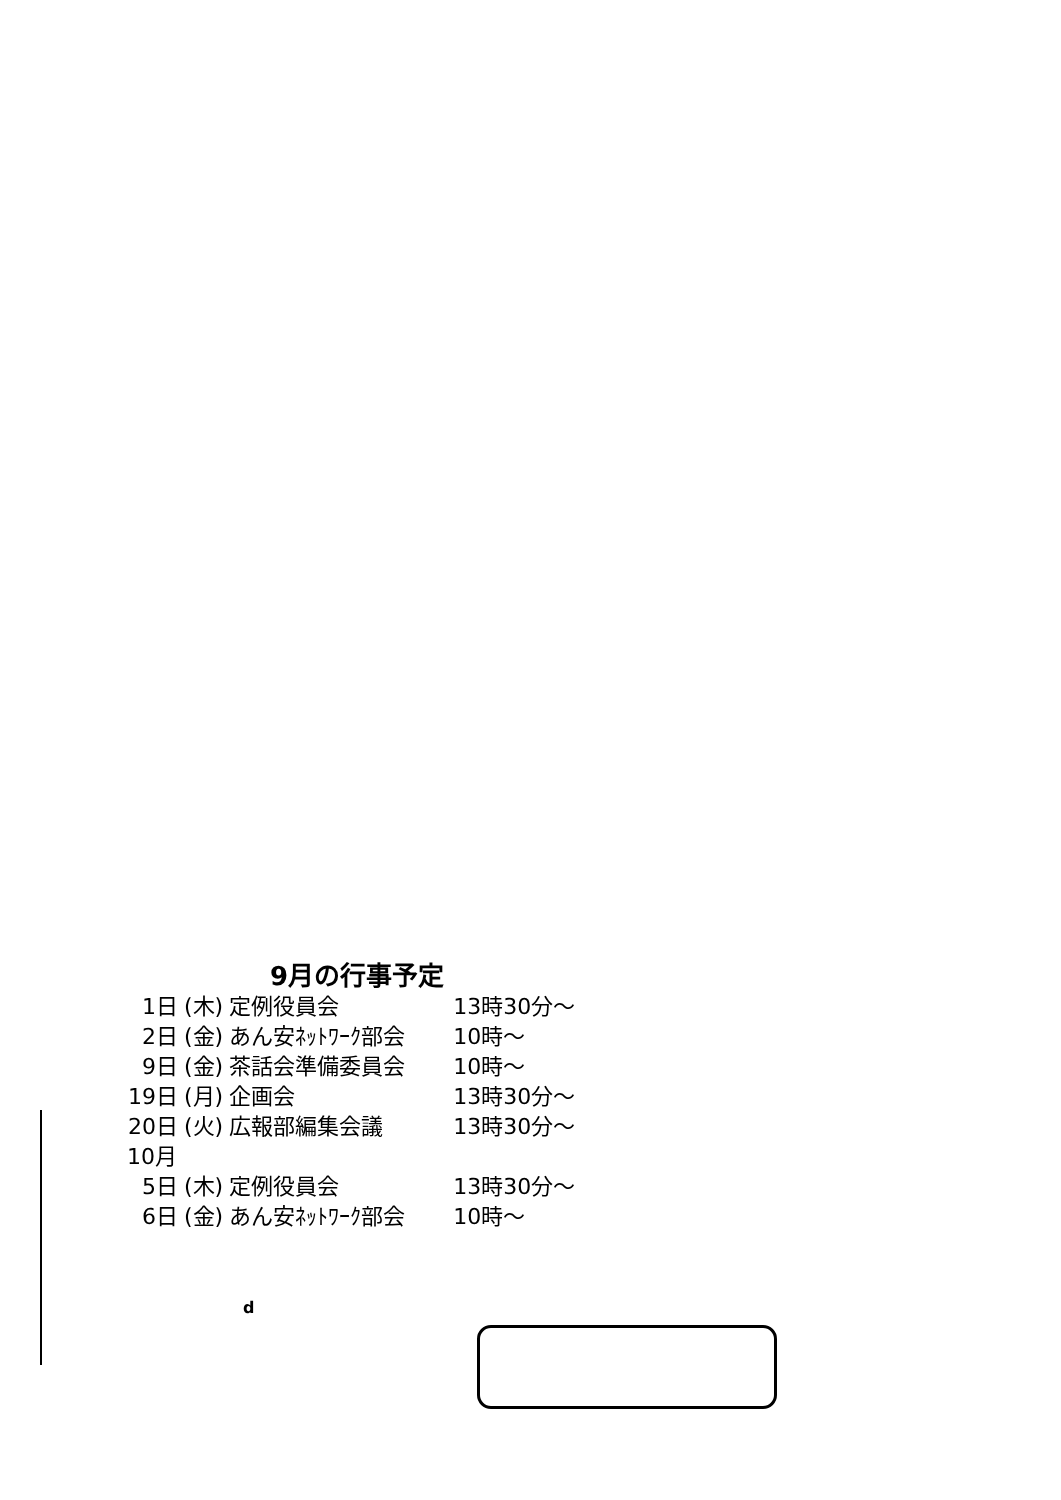9月の行事予定
| 1日 | (木) | 定例役員会 | 13時30分～ |
| 2日 | (金) | あん安ﾈｯﾄﾜｰｸ部会 | 10時～ |
| 9日 | (金) | 茶話会準備委員会 | 10時～ |
| 19日 | (月) | 企画会 | 13時30分～ |
| 20日 | (火) | 広報部編集会議 | 13時30分～ |
| 10月 | | | |
| 5日 | (木) | 定例役員会 | 13時30分～ |
| 6日 | (金) | あん安ﾈｯﾄﾜｰｸ部会 | 10時～ |
d